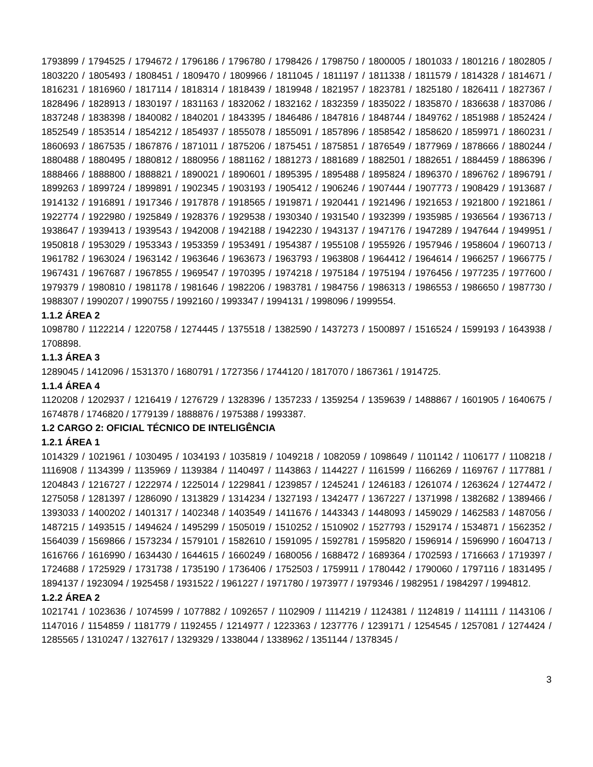1793899 / 1794525 / 1794672 / 1796186 / 1796780 / 1798426 / 1798750 / 1800005 / 1801033 / 1801216 / 1802805 / 1803220 / 1805493 / 1808451 / 1809470 / 1809966 / 1811045 / 1811197 / 1811338 / 1811579 / 1814328 / 1814671 / 1816231 / 1816960 / 1817114 / 1818314 / 1818439 / 1819948 / 1821957 / 1823781 / 1825180 / 1826411 / 1827367 / 1828496 / 1828913 / 1830197 / 1831163 / 1832062 / 1832162 / 1832359 / 1835022 / 1835870 / 1836638 / 1837086 / 1837248 / 1838398 / 1840082 / 1840201 / 1843395 / 1846486 / 1847816 / 1848744 / 1849762 / 1851988 / 1852424 / 1852549 / 1853514 / 1854212 / 1854937 / 1855078 / 1855091 / 1857896 / 1858542 / 1858620 / 1859971 / 1860231 / 1860693 / 1867535 / 1867876 / 1871011 / 1875206 / 1875451 / 1875851 / 1876549 / 1877969 / 1878666 / 1880244 / 1880488 / 1880495 / 1880812 / 1880956 / 1881162 / 1881273 / 1881689 / 1882501 / 1882651 / 1884459 / 1886396 / 1888466 / 1888800 / 1888821 / 1890021 / 1890601 / 1895395 / 1895488 / 1895824 / 1896370 / 1896762 / 1896791 / 1899263 / 1899724 / 1899891 / 1902345 / 1903193 / 1905412 / 1906246 / 1907444 / 1907773 / 1908429 / 1913687 / 1914132 / 1916891 / 1917346 / 1917878 / 1918565 / 1919871 / 1920441 / 1921496 / 1921653 / 1921800 / 1921861 / 1922774 / 1922980 / 1925849 / 1928376 / 1929538 / 1930340 / 1931540 / 1932399 / 1935985 / 1936564 / 1936713 / 1938647 / 1939413 / 1939543 / 1942008 / 1942188 / 1942230 / 1943137 / 1947176 / 1947289 / 1947644 / 1949951 / 1950818 / 1953029 / 1953343 / 1953359 / 1953491 / 1954387 / 1955108 / 1955926 / 1957946 / 1958604 / 1960713 / 1961782 / 1963024 / 1963142 / 1963646 / 1963673 / 1963793 / 1963808 / 1964412 / 1964614 / 1966257 / 1966775 / 1967431 / 1967687 / 1967855 / 1969547 / 1970395 / 1974218 / 1975184 / 1975194 / 1976456 / 1977235 / 1977600 / 1979379 / 1980810 / 1981178 / 1981646 / 1982206 / 1983781 / 1984756 / 1986313 / 1986553 / 1986650 / 1987730 / 1988307 / 1990207 / 1990755 / 1992160 / 1993347 / 1994131 / 1998096 / 1999554.
1.1.2 ÁREA 2
1098780 / 1122214 / 1220758 / 1274445 / 1375518 / 1382590 / 1437273 / 1500897 / 1516524 / 1599193 / 1643938 / 1708898.
1.1.3 ÁREA 3
1289045 / 1412096 / 1531370 / 1680791 / 1727356 / 1744120 / 1817070 / 1867361 / 1914725.
1.1.4 ÁREA 4
1120208 / 1202937 / 1216419 / 1276729 / 1328396 / 1357233 / 1359254 / 1359639 / 1488867 / 1601905 / 1640675 / 1674878 / 1746820 / 1779139 / 1888876 / 1975388 / 1993387.
1.2 CARGO 2: OFICIAL TÉCNICO DE INTELIGÊNCIA
1.2.1 ÁREA 1
1014329 / 1021961 / 1030495 / 1034193 / 1035819 / 1049218 / 1082059 / 1098649 / 1101142 / 1106177 / 1108218 / 1116908 / 1134399 / 1135969 / 1139384 / 1140497 / 1143863 / 1144227 / 1161599 / 1166269 / 1169767 / 1177881 / 1204843 / 1216727 / 1222974 / 1225014 / 1229841 / 1239857 / 1245241 / 1246183 / 1261074 / 1263624 / 1274472 / 1275058 / 1281397 / 1286090 / 1313829 / 1314234 / 1327193 / 1342477 / 1367227 / 1371998 / 1382682 / 1389466 / 1393033 / 1400202 / 1401317 / 1402348 / 1403549 / 1411676 / 1443343 / 1448093 / 1459029 / 1462583 / 1487056 / 1487215 / 1493515 / 1494624 / 1495299 / 1505019 / 1510252 / 1510902 / 1527793 / 1529174 / 1534871 / 1562352 / 1564039 / 1569866 / 1573234 / 1579101 / 1582610 / 1591095 / 1592781 / 1595820 / 1596914 / 1596990 / 1604713 / 1616766 / 1616990 / 1634430 / 1644615 / 1660249 / 1680056 / 1688472 / 1689364 / 1702593 / 1716663 / 1719397 / 1724688 / 1725929 / 1731738 / 1735190 / 1736406 / 1752503 / 1759911 / 1780442 / 1790060 / 1797116 / 1831495 / 1894137 / 1923094 / 1925458 / 1931522 / 1961227 / 1971780 / 1973977 / 1979346 / 1982951 / 1984297 / 1994812.
1.2.2 ÁREA 2
1021741 / 1023636 / 1074599 / 1077882 / 1092657 / 1102909 / 1114219 / 1124381 / 1124819 / 1141111 / 1143106 / 1147016 / 1154859 / 1181779 / 1192455 / 1214977 / 1223363 / 1237776 / 1239171 / 1254545 / 1257081 / 1274424 / 1285565 / 1310247 / 1327617 / 1329329 / 1338044 / 1338962 / 1351144 / 1378345 /
3